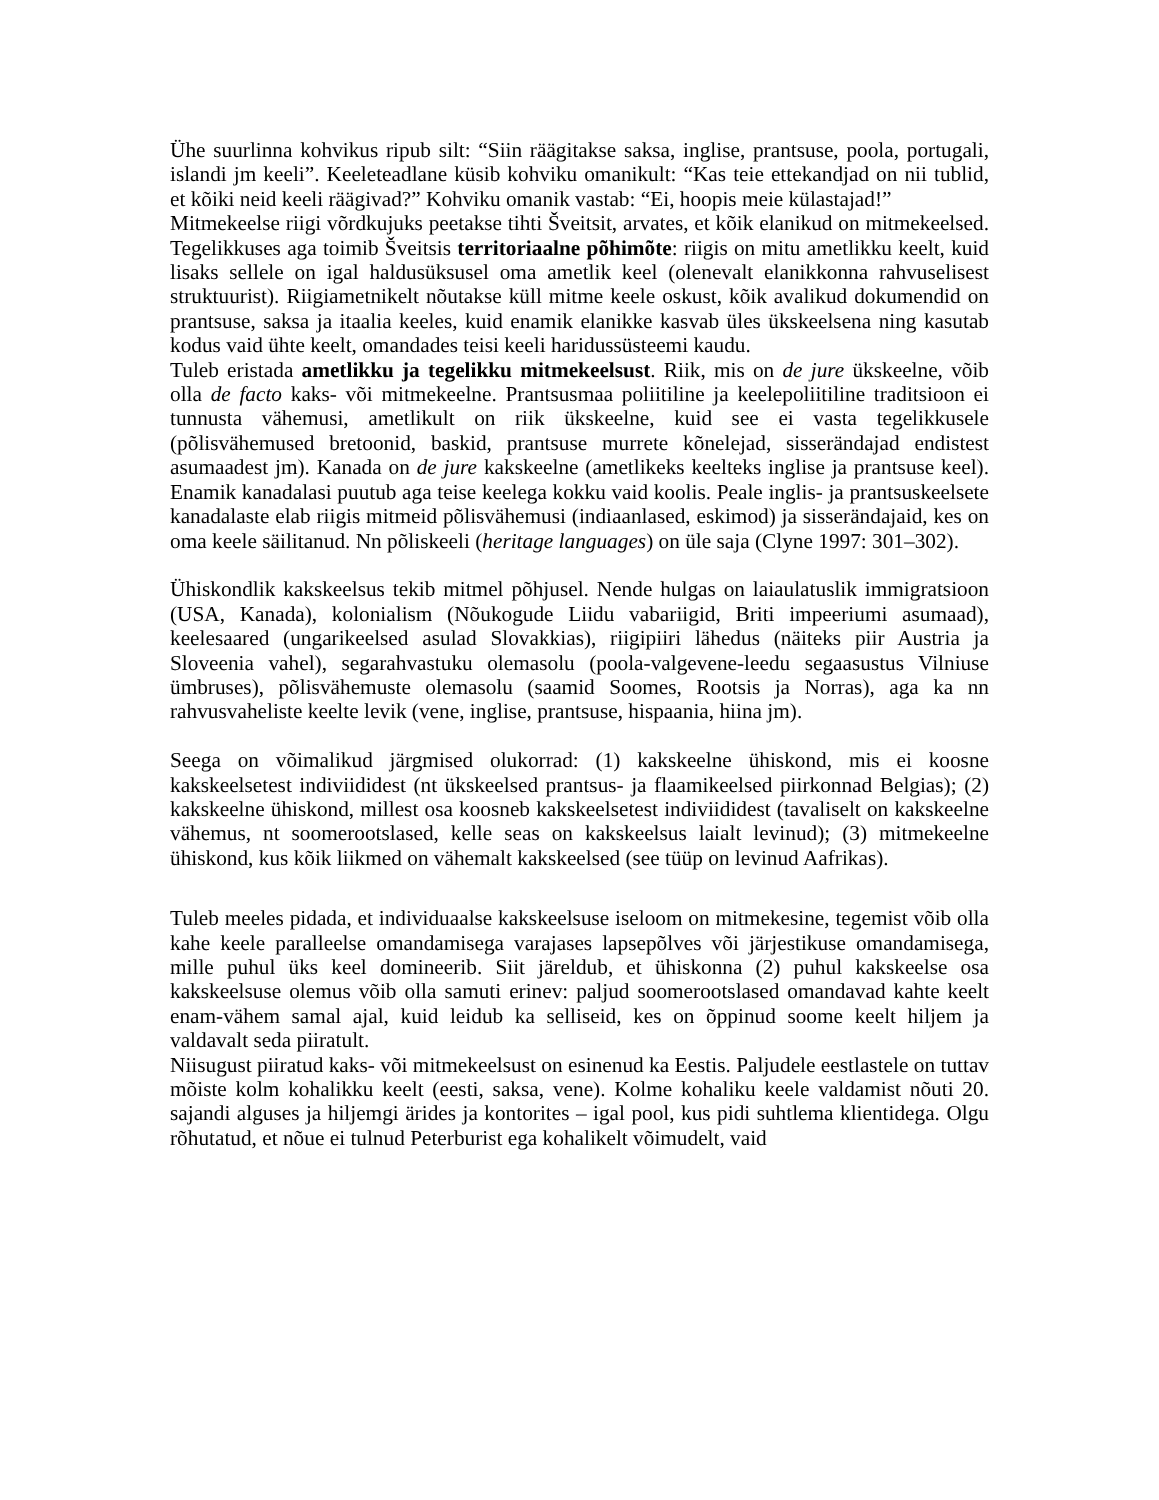Ühe suurlinna kohvikus ripub silt: “Siin räägitakse saksa, inglise, prantsuse, poola, portugali, islandi jm keeli”. Keeleteadlane küsib kohviku omanikult: “Kas teie ettekandjad on nii tublid, et kõiki neid keeli räägivad?” Kohviku omanik vastab: “Ei, hoopis meie külastajad!”
Mitmekeelse riigi võrdkujuks peetakse tihti Šveitsit, arvates, et kõik elanikud on mitmekeelsed. Tegelikkuses aga toimib Šveitsis territoriaalne põhimõte: riigis on mitu ametlikku keelt, kuid lisaks sellele on igal haldusüksusel oma ametlik keel (olenevalt elanikkonna rahvuselisest struktuurist). Riigiametnikelt nõutakse küll mitme keele oskust, kõik avalikud dokumendid on prantsuse, saksa ja itaalia keeles, kuid enamik elanikke kasvab üles ükskeelsena ning kasutab kodus vaid ühte keelt, omandades teisi keeli haridussüsteemi kaudu.
Tuleb eristada ametlikku ja tegelikku mitmekeelsust. Riik, mis on de jure ükskeelne, võib olla de facto kaks- või mitmekeelne. Prantsusmaa poliitiline ja keelepoliitiline traditsioon ei tunnusta vähemusi, ametlikult on riik ükskeelne, kuid see ei vasta tegelikkusele (põlisvähemused bretoonid, baskid, prantsuse murrete kõnelejad, sisserändajad endistest asumaadest jm). Kanada on de jure kakskeelne (ametlikeks keelteks inglise ja prantsuse keel). Enamik kanadalasi puutub aga teise keelega kokku vaid koolis. Peale inglis- ja prantsuskeelsete kanadalaste elab riigis mitmeid põlisvähemusi (indiaanlased, eskimod) ja sisserändajaid, kes on oma keele säilitanud. Nn põliskeeli (heritage languages) on üle saja (Clyne 1997: 301–302).
Ühiskondlik kakskeelsus tekib mitmel põhjusel. Nende hulgas on laiaulatuslik immigratsioon (USA, Kanada), kolonialism (Nõukogude Liidu vabariigid, Briti impeeriumi asumaad), keelesaared (ungarikeelsed asulad Slovakkias), riigipiiri lähedus (näiteks piir Austria ja Sloveenia vahel), segarahvastuku olemasolu (poola-valgevene-leedu segaasustus Vilniuse ümbruses), põlisvähemuste olemasolu (saamid Soomes, Rootsis ja Norras), aga ka nn rahvusvaheliste keelte levik (vene, inglise, prantsuse, hispaania, hiina jm).
Seega on võimalikud järgmised olukorrad: (1) kakskeelne ühiskond, mis ei koosne kakskeelsetest indiviididest (nt ükskeelsed prantsus- ja flaamikeelsed piirkonnad Belgias); (2) kakskeelne ühiskond, millest osa koosneb kakskeelsetest indiviididest (tavaliselt on kakskeelne vähemus, nt soomerootslased, kelle seas on kakskeelsus laialt levinud); (3) mitmekeelne ühiskond, kus kõik liikmed on vähemalt kakskeelsed (see tüüp on levinud Aafrikas).
Tuleb meeles pidada, et individuaalse kakskeelsuse iseloom on mitmekesine, tegemist võib olla kahe keele paralleelse omandamisega varajases lapsepõlves või järjestikuse omandamisega, mille puhul üks keel domineerib. Siit järeldub, et ühiskonna (2) puhul kakskeelse osa kakskeelsuse olemus võib olla samuti erinev: paljud soomerootslased omandavad kahte keelt enam-vähem samal ajal, kuid leidub ka selliseid, kes on õppinud soome keelt hiljem ja valdavalt seda piiratult.
Niisugust piiratud kaks- või mitmekeelsust on esinenud ka Eestis. Paljudele eestlastele on tuttav mõiste kolm kohalikku keelt (eesti, saksa, vene). Kolme kohaliku keele valdamist nõuti 20. sajandi alguses ja hiljemgi ärides ja kontorites – igal pool, kus pidi suhtlema klientidega. Olgu rõhutatud, et nõue ei tulnud Peterburist ega kohalikelt võimudelt, vaid